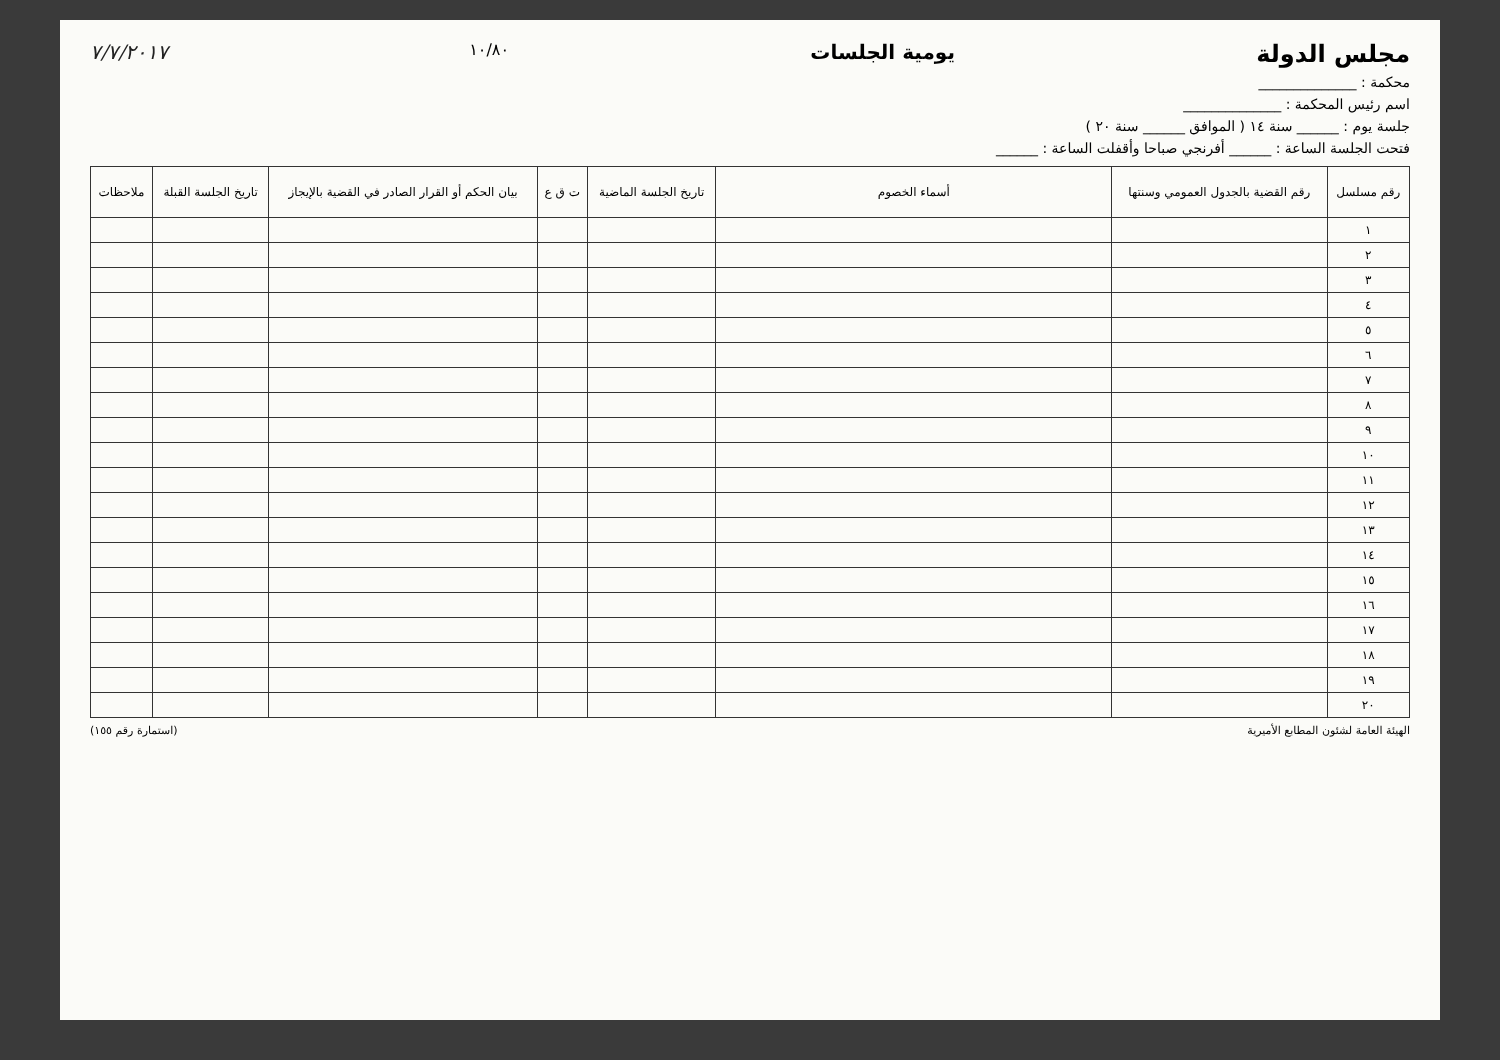مجلس الدولة
يومية الجلسات
١٠/٨٠
٧/٧/٢٠١٧
محكمة : ______________
اسم رئيس المحكمة : ______________
جلسة يوم : ______ سنة ١٤ ( الموافق ______ سنة ٢٠ )
فتحت الجلسة الساعة : ______ أفرنجي صباحا وأقفلت الساعة : ______
| رقم مسلسل | رقم القضية بالجدول العمومي وسنتها | أسماء الخصوم | تاريخ الجلسة الماضية | ت ق ع | بيان الحكم أو القرار الصادر في القضية بالإيجاز | تاريخ الجلسة القبلة | ملاحظات |
| --- | --- | --- | --- | --- | --- | --- | --- |
| ١ | | | | | | | |
| ٢ | | | | | | | |
| ٣ | | | | | | | |
| ٤ | | | | | | | |
| ٥ | | | | | | | |
| ٦ | | | | | | | |
| ٧ | | | | | | | |
| ٨ | | | | | | | |
| ٩ | | | | | | | |
| ١٠ | | | | | | | |
| ١١ | | | | | | | |
| ١٢ | | | | | | | |
| ١٣ | | | | | | | |
| ١٤ | | | | | | | |
| ١٥ | | | | | | | |
| ١٦ | | | | | | | |
| ١٧ | | | | | | | |
| ١٨ | | | | | | | |
| ١٩ | | | | | | | |
| ٢٠ | | | | | | | |
الهيئة العامة لشئون المطابع الأميرية (استمارة رقم ١٥٥)